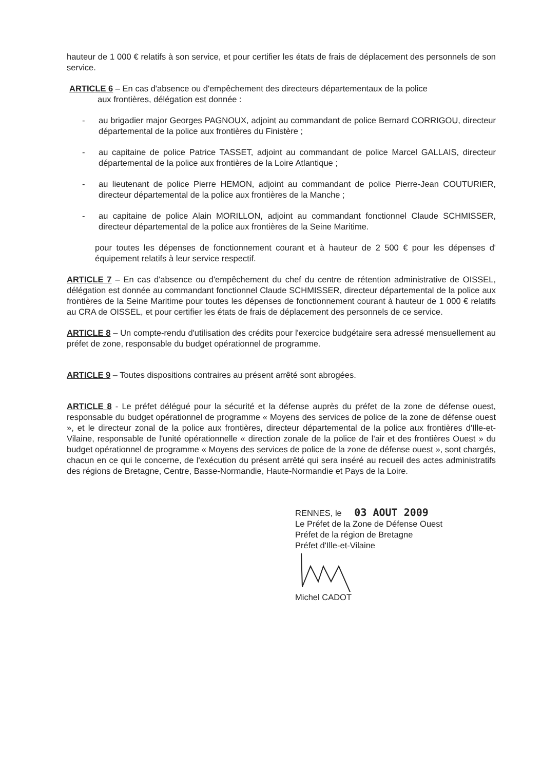hauteur de 1 000 € relatifs à son service, et pour certifier les états de frais de déplacement des personnels de son service.
ARTICLE 6 – En cas d'absence ou d'empêchement des directeurs départementaux de la police
aux frontières, délégation est donnée :
- au brigadier major Georges PAGNOUX, adjoint au commandant de police Bernard CORRIGOU, directeur départemental de la police aux frontières du Finistère ;
- au capitaine de police Patrice TASSET, adjoint au commandant de police Marcel GALLAIS, directeur départemental de la police aux frontières de la Loire Atlantique ;
- au lieutenant de police Pierre HEMON, adjoint au commandant de police Pierre-Jean COUTURIER, directeur départemental de la police aux frontières de la Manche ;
- au capitaine de police Alain MORILLON, adjoint au commandant fonctionnel Claude SCHMISSER, directeur départemental de la police aux frontières de la Seine Maritime.
pour toutes les dépenses de fonctionnement courant et à hauteur de 2 500 € pour les dépenses d' équipement relatifs à leur service respectif.
ARTICLE 7 – En cas d'absence ou d'empêchement du chef du centre de rétention administrative de OISSEL, délégation est donnée au commandant fonctionnel Claude SCHMISSER, directeur départemental de la police aux frontières de la Seine Maritime pour toutes les dépenses de fonctionnement courant à hauteur de 1 000 € relatifs au CRA de OISSEL, et pour certifier les états de frais de déplacement des personnels de ce service.
ARTICLE 8 – Un compte-rendu d'utilisation des crédits pour l'exercice budgétaire sera adressé mensuellement au préfet de zone, responsable du budget opérationnel de programme.
ARTICLE 9 – Toutes dispositions contraires au présent arrêté sont abrogées.
ARTICLE 8 - Le préfet délégué pour la sécurité et la défense auprès du préfet de la zone de défense ouest, responsable du budget opérationnel de programme « Moyens des services de police de la zone de défense ouest », et le directeur zonal de la police aux frontières, directeur départemental de la police aux frontières d'Ille-et-Vilaine, responsable de l'unité opérationnelle « direction zonale de la police de l'air et des frontières Ouest » du budget opérationnel de programme « Moyens des services de police de la zone de défense ouest », sont chargés, chacun en ce qui le concerne, de l'exécution du présent arrêté qui sera inséré au recueil des actes administratifs des régions de Bretagne, Centre, Basse-Normandie, Haute-Normandie et Pays de la Loire.
RENNES, le 03 AOUT 2009
Le Préfet de la Zone de Défense Ouest
Préfet de la région de Bretagne
Préfet d'Ille-et-Vilaine
Michel CADOT